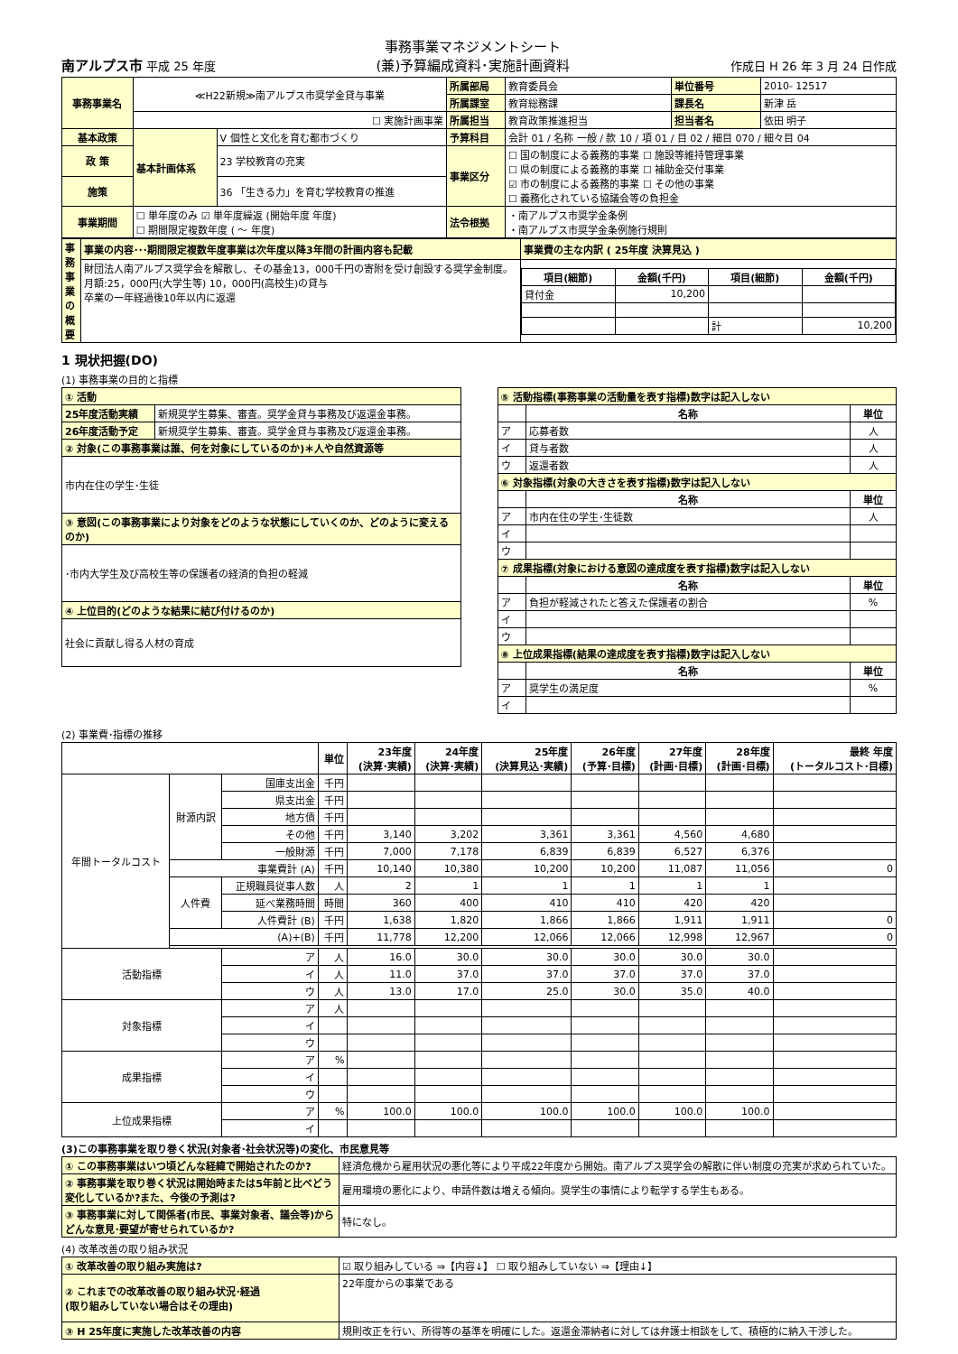南アルプス市 平成 25 年度
事務事業マネジメントシート
(兼)予算編成資料･実施計画資料
作成日 H 26 年 3 月 24 日作成
| 事務事業名 | ≪H22新規≫南アルプス市奨学金貸与事業 | | 所属部局 | 教育委員会 | 単位番号 | 2010- 12517 |
| | | | 所属課室 | 教育総務課 | 課長名 | 新津 岳 |
| | ☐ 実施計画事業 | | 所属担当 | 教育政策推進担当 | 担当者名 | 依田 明子 |
| 基本政策 | 基本計画体系 | V 個性と文化を育む都市づくり | 予算科目 | 会計 01 / 名称 一般 / 款 10 / 項 01 / 目 02 / 細目 070 / 細々目 04 | | |
| 政 策 | | 23 学校教育の充実 | 事業区分 | ☐ 国の制度による義務的事業 ☐ 施設等維持管理事業 ☐ 県の制度による義務的事業 ☐ 補助金交付事業 ☑ 市の制度による義務的事業 ☐ その他の事業 ☐ 義務化されている協議会等の負担金 | | |
| 施策 | | 36 「生きる力」を育む学校教育の推進 | | | | |
| 事業期間 | ☐ 単年度のみ ☑ 単年度繰返 (開始年度 年度) ☐ 期間限定複数年度 ( ～ 年度) | | 法令根拠 | ・南アルプス市奨学金条例 ・南アルプス市奨学金条例施行規則 | | |
| 事務事業の概要 | 事業の内容･･･期間限定複数年度事業は次年度以降3年間の計画内容も記載 | 事業費の主な内訳 ( 25年度 決算見込 ) |
| | 財団法人南アルプス奨学会を解散し、その基金13，000千円の寄附を受け創設する奨学金制度。 月額:25，000円(大学生等) 10，000円(高校生)の貸与 卒業の一年経過後10年以内に返還 | / 項目(細節) / 金額(千円) / 項目(細節) / 金額(千円) / / --- / --- / --- / --- / / 貸付金 / 10,200 / / / / / / 計 / 10,200 / |
1 現状把握(DO)
(1) 事務事業の目的と指標
| ① 活動 | |
| 25年度活動実績 | 新規奨学生募集、審査。奨学金貸与事務及び返還金事務。 |
| 26年度活動予定 | 新規奨学生募集、審査。奨学金貸与事務及び返還金事務。 |
| ② 対象(この事務事業は誰、何を対象にしているのか)＊人や自然資源等 | |
| 市内在住の学生･生徒 | |
| ③ 意図(この事務事業により対象をどのような状態にしていくのか、どのように変えるのか) | |
| ･市内大学生及び高校生等の保護者の経済的負担の軽減 | |
| ④ 上位目的(どのような結果に結び付けるのか) | |
| 社会に貢献し得る人材の育成 | |
| ⑤ 活動指標(事務事業の活動量を表す指標)数字は記入しない | | |
| | 名称 | 単位 |
| ア | 応募者数 | 人 |
| イ | 貸与者数 | 人 |
| ウ | 返還者数 | 人 |
| ⑥ 対象指標(対象の大きさを表す指標)数字は記入しない | | |
| | 名称 | 単位 |
| ア | 市内在住の学生･生徒数 | 人 |
| イ | | |
| ウ | | |
| ⑦ 成果指標(対象における意図の達成度を表す指標)数字は記入しない | | |
| | 名称 | 単位 |
| ア | 負担が軽減されたと答えた保護者の割合 | % |
| イ | | |
| ウ | | |
| ⑧ 上位成果指標(結果の達成度を表す指標)数字は記入しない | | |
| | 名称 | 単位 |
| ア | 奨学生の満足度 | % |
| イ | | |
(2) 事業費･指標の推移
| | | | 単位 | 23年度 (決算･実績) | 24年度 (決算･実績) | 25年度 (決算見込･実績) | 26年度 (予算･目標) | 27年度 (計画･目標) | 28年度 (計画･目標) | 最終 年度 (トータルコスト･目標) |
| --- | --- | --- | --- | --- | --- | --- | --- | --- | --- | --- |
| 年間トータルコスト | 財源内訳 | 国庫支出金 | 千円 | | | | | | | |
| | | 県支出金 | 千円 | | | | | | | |
| | | 地方債 | 千円 | | | | | | | |
| | | その他 | 千円 | 3,140 | 3,202 | 3,361 | 3,361 | 4,560 | 4,680 | |
| | | 一般財源 | 千円 | 7,000 | 7,178 | 6,839 | 6,839 | 6,527 | 6,376 | |
| | 事業費計 (A) | | 千円 | 10,140 | 10,380 | 10,200 | 10,200 | 11,087 | 11,056 | 0 |
| | 人件費 | 正規職員従事人数 | 人 | 2 | 1 | 1 | 1 | 1 | 1 | |
| | | 延べ業務時間 | 時間 | 360 | 400 | 410 | 410 | 420 | 420 | |
| | | 人件費計 (B) | 千円 | 1,638 | 1,820 | 1,866 | 1,866 | 1,911 | 1,911 | 0 |
| | (A)+(B) | | 千円 | 11,778 | 12,200 | 12,066 | 12,066 | 12,998 | 12,967 | 0 |
| 活動指標 | | ア | 人 | 16.0 | 30.0 | 30.0 | 30.0 | 30.0 | 30.0 | |
| | | イ | 人 | 11.0 | 37.0 | 37.0 | 37.0 | 37.0 | 37.0 | |
| | | ウ | 人 | 13.0 | 17.0 | 25.0 | 30.0 | 35.0 | 40.0 | |
| 対象指標 | | ア | 人 | | | | | | | |
| | | イ | | | | | | | | |
| | | ウ | | | | | | | | |
| 成果指標 | | ア | % | | | | | | | |
| | | イ | | | | | | | | |
| | | ウ | | | | | | | | |
| 上位成果指標 | | ア | % | 100.0 | 100.0 | 100.0 | 100.0 | 100.0 | 100.0 | |
| | | イ | | | | | | | | |
(3)この事務事業を取り巻く状況(対象者･社会状況等)の変化、市民意見等
| ① この事務事業はいつ頃どんな経緯で開始されたのか? | 経済危機から雇用状況の悪化等により平成22年度から開始。南アルプス奨学会の解散に伴い制度の充実が求められていた。 |
| ② 事務事業を取り巻く状況は開始時または5年前と比べどう変化しているか?また、今後の予測は? | 雇用環境の悪化により、申請件数は増える傾向。奨学生の事情により転学する学生もある。 |
| ③ 事務事業に対して関係者(市民、事業対象者、議会等)からどんな意見･要望が寄せられているか? | 特になし。 |
(4) 改革改善の取り組み状況
| ① 改革改善の取り組み実施は? | ☑ 取り組みしている ⇒【内容↓】 ☐ 取り組みしていない ⇒【理由↓】 |
| ② これまでの改革改善の取り組み状況･経過 (取り組みしていない場合はその理由) | 22年度からの事業である |
| ③ H 25年度に実施した改革改善の内容 | 規則改正を行い、所得等の基準を明確にした。返還金滞納者に対しては弁護士相談をして、積極的に納入干渉した。 |